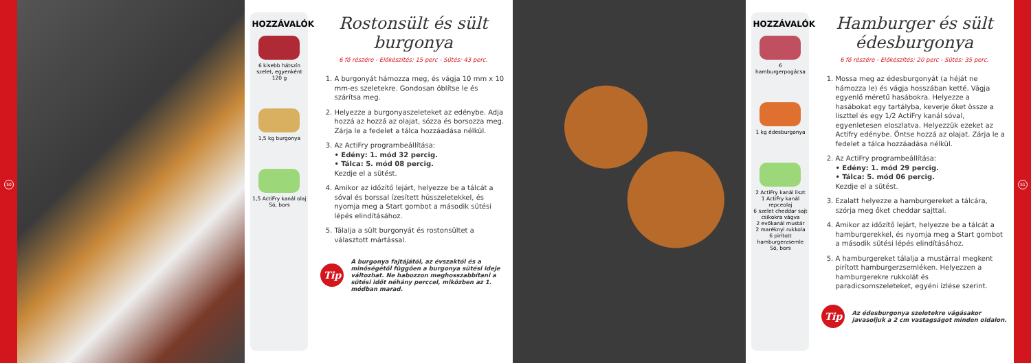50
HOZZÁVALÓK
6 kisebb hátszín szelet, egyenként 120 g
1,5 kg burgonya
1,5 ActiFry kanál olaj
Só, bors
Rostonsült és sült burgonya
6 fő részére - Előkészítés: 15 perc - Sütés: 43 perc.
1. A burgonyát hámozza meg, és vágja 10 mm x 10 mm-es szeletekre. Gondosan öblítse le és szárítsa meg.
2. Helyezze a burgonyaszeleteket az edénybe. Adja hozzá az hozzá az olajat, sózza és borsozza meg. Zárja le a fedelet a tálca hozzáadása nélkül.
3. Az ActiFry programbeállítása:
• Edény: 1. mód 32 percig.
• Tálca: 5. mód 08 percig.
Kezdje el a sütést.
4. Amikor az időzítő lejárt, helyezze be a tálcát a sóval és borssal ízesített hússzeletekkel, és nyomja meg a Start gombot a második sütési lépés elindításához.
5. Tálalja a sült burgonyát és rostonsültet a választott mártással.
Tip
A burgonya fajtájától, az évszaktól és a minőségétől függően a burgonya sütési ideje változhat. Ne habozzon meghosszabbítani a sütési időt néhány perccel, miközben az 1. módban marad.
HOZZÁVALÓK
6 hamburgerpogácsa
1 kg édesburgonya
2 ActiFry kanál liszt
1 ActiFry kanál repceolaj
6 szelet cheddar sajt csíkokra vágva
2 evőkanál mustár
2 maréknyi rukkola
6 pirított hamburgerzsemle
Só, bors
Hamburger és sült édesburgonya
6 fő részére - Előkészítés: 20 perc - Sütés: 35 perc.
1. Mossa meg az édesburgonyát (a héját ne hámozza le) és vágja hosszában ketté. Vágja egyenlő méretű hasábokra. Helyezze a hasábokat egy tartályba, keverje őket össze a liszttel és egy 1/2 ActiFry kanál sóval, egyenletesen eloszlatva. Helyezzük ezeket az Actifry edénybe. Öntse hozzá az olajat. Zárja le a fedelet a tálca hozzáadása nélkül.
2. Az ActiFry programbeállítása:
• Edény: 1. mód 29 percig.
• Tálca: 5. mód 06 percig.
Kezdje el a sütést.
3. Ezalatt helyezze a hamburgereket a tálcára, szórja meg őket cheddar sajttal.
4. Amikor az időzítő lejárt, helyezze be a tálcát a hamburgerekkel, és nyomja meg a Start gombot a második sütési lépés elindításához.
5. A hamburgereket tálalja a mustárral megkent pirított hamburgerzsemléken. Helyezzen a hamburgerekre rukkolát és paradicsomszeleteket, egyéni ízlése szerint.
Tip
Az édesburgonya szeletekre vágásakor javasoljuk a 2 cm vastagságot minden oldalon.
51